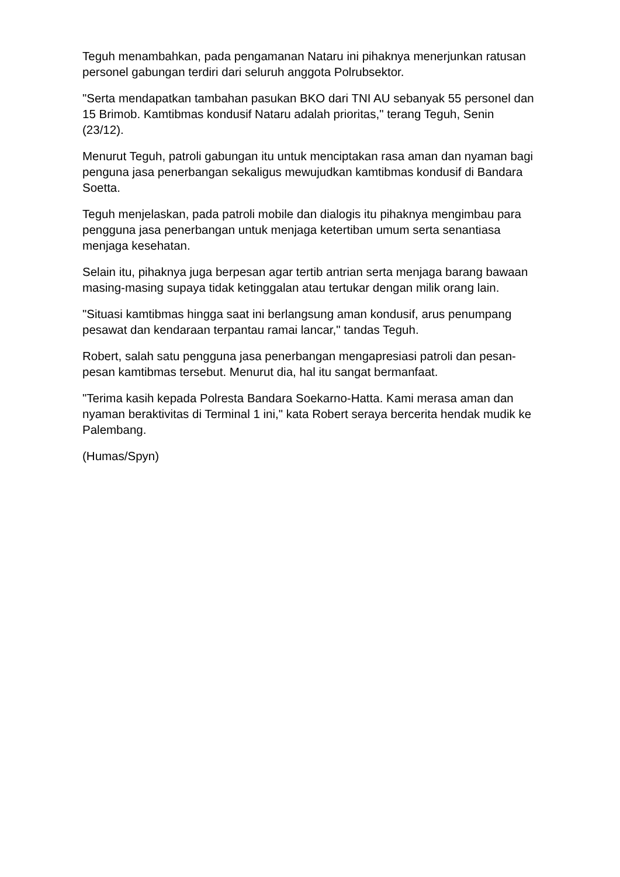Teguh menambahkan, pada pengamanan Nataru ini pihaknya menerjunkan ratusan personel gabungan terdiri dari seluruh anggota Polrubsektor.
"Serta mendapatkan tambahan pasukan BKO dari TNI AU sebanyak 55 personel dan 15 Brimob. Kamtibmas kondusif Nataru adalah prioritas," terang Teguh, Senin (23/12).
Menurut Teguh, patroli gabungan itu untuk menciptakan rasa aman dan nyaman bagi penguna jasa penerbangan sekaligus mewujudkan kamtibmas kondusif di Bandara Soetta.
Teguh menjelaskan, pada patroli mobile dan dialogis itu pihaknya mengimbau para pengguna jasa penerbangan untuk menjaga ketertiban umum serta senantiasa menjaga kesehatan.
Selain itu, pihaknya juga berpesan agar tertib antrian serta menjaga barang bawaan masing-masing supaya tidak ketinggalan atau tertukar dengan milik orang lain.
"Situasi kamtibmas hingga saat ini berlangsung aman kondusif, arus penumpang pesawat dan kendaraan terpantau ramai lancar," tandas Teguh.
Robert, salah satu pengguna jasa penerbangan mengapresiasi patroli dan pesan-pesan kamtibmas tersebut. Menurut dia, hal itu sangat bermanfaat.
"Terima kasih kepada Polresta Bandara Soekarno-Hatta. Kami merasa aman dan nyaman beraktivitas di Terminal 1 ini," kata Robert seraya bercerita hendak mudik ke Palembang.
(Humas/Spyn)